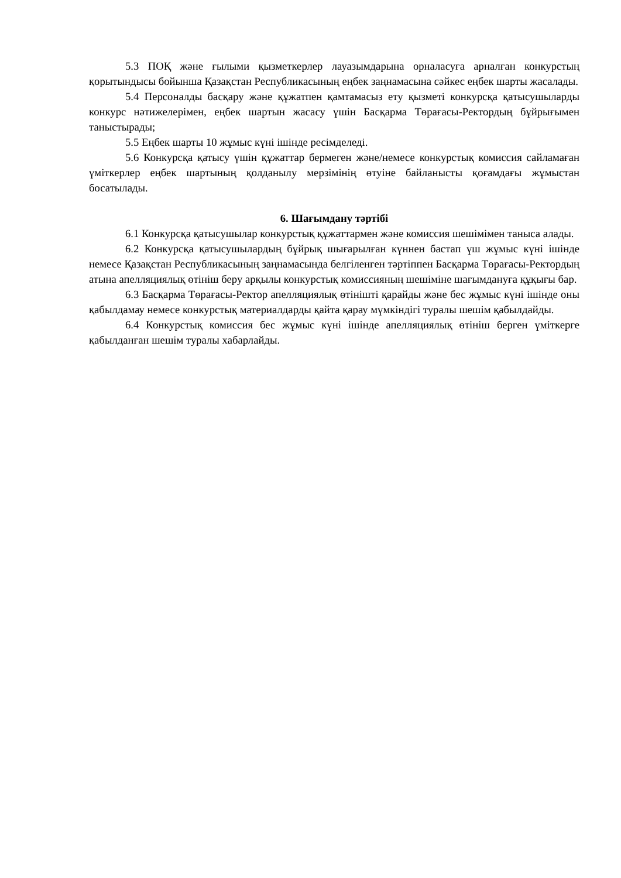5.3 ПОҚ және ғылыми қызметкерлер лауазымдарына орналасуға арналған конкурстың қорытындысы бойынша Қазақстан Республикасының еңбек заңнамасына сәйкес еңбек шарты жасалады.
5.4 Персоналды басқару және құжатпен қамтамасыз ету қызметі конкурсқа қатысушыларды конкурс нәтижелерімен, еңбек шартын жасасу үшін Басқарма Төрағасы-Ректордың бұйрығымен таныстырады;
5.5 Еңбек шарты 10 жұмыс күні ішінде ресімделеді.
5.6 Конкурсқа қатысу үшін құжаттар бермеген және/немесе конкурстық комиссия сайламаған үміткерлер еңбек шартының қолданылу мерзімінің өтуіне байланысты қоғамдағы жұмыстан босатылады.
6. Шағымдану тәртібі
6.1 Конкурсқа қатысушылар конкурстық құжаттармен және комиссия шешімімен таныса алады.
6.2 Конкурсқа қатысушылардың бұйрық шығарылған күннен бастап үш жұмыс күні ішінде немесе Қазақстан Республикасының заңнамасында белгіленген тәртіппен Басқарма Төрағасы-Ректордың атына апелляциялық өтініш беру арқылы конкурстық комиссияның шешіміне шағымдануға құқығы бар.
6.3 Басқарма Төрағасы-Ректор апелляциялық өтінішті қарайды және бес жұмыс күні ішінде оны қабылдамау немесе конкурстық материалдарды қайта қарау мүмкіндігі туралы шешім қабылдайды.
6.4 Конкурстық комиссия бес жұмыс күні ішінде апелляциялық өтініш берген үміткерге қабылданған шешім туралы хабарлайды.